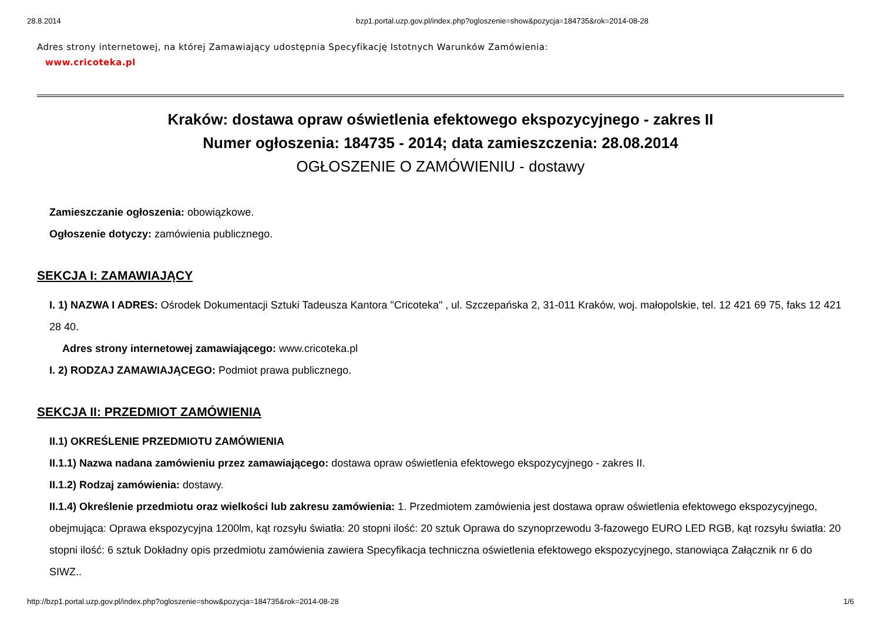28.8.2014 bzp1.portal.uzp.gov.pl/index.php?ogloszenie=show&pozycja=184735&rok=2014-08-28
Adres strony internetowej, na której Zamawiający udostępnia Specyfikację Istotnych Warunków Zamówienia:
www.cricoteka.pl
Kraków: dostawa opraw oświetlenia efektowego ekspozycyjnego - zakres II
Numer ogłoszenia: 184735 - 2014; data zamieszczenia: 28.08.2014
OGŁOSZENIE O ZAMÓWIENIU - dostawy
Zamieszczanie ogłoszenia: obowiązkowe.
Ogłoszenie dotyczy: zamówienia publicznego.
SEKCJA I: ZAMAWIAJĄCY
I. 1) NAZWA I ADRES: Ośrodek Dokumentacji Sztuki Tadeusza Kantora "Cricoteka" , ul. Szczepańska 2, 31-011 Kraków, woj. małopolskie, tel. 12 421 69 75, faks 12 421 28 40.
Adres strony internetowej zamawiającego: www.cricoteka.pl
I. 2) RODZAJ ZAMAWIAJĄCEGO: Podmiot prawa publicznego.
SEKCJA II: PRZEDMIOT ZAMÓWIENIA
II.1) OKREŚLENIE PRZEDMIOTU ZAMÓWIENIA
II.1.1) Nazwa nadana zamówieniu przez zamawiającego: dostawa opraw oświetlenia efektowego ekspozycyjnego - zakres II.
II.1.2) Rodzaj zamówienia: dostawy.
II.1.4) Określenie przedmiotu oraz wielkości lub zakresu zamówienia: 1. Przedmiotem zamówienia jest dostawa opraw oświetlenia efektowego ekspozycyjnego, obejmująca: Oprawa ekspozycyjna 1200lm, kąt rozsyłu światła: 20 stopni ilość: 20 sztuk Oprawa do szynoprzewodu 3-fazowego EURO LED RGB, kąt rozsyłu światła: 20 stopni ilość: 6 sztuk Dokładny opis przedmiotu zamówienia zawiera Specyfikacja techniczna oświetlenia efektowego ekspozycyjnego, stanowiąca Załącznik nr 6 do SIWZ..
http://bzp1.portal.uzp.gov.pl/index.php?ogloszenie=show&pozycja=184735&rok=2014-08-28 1/6